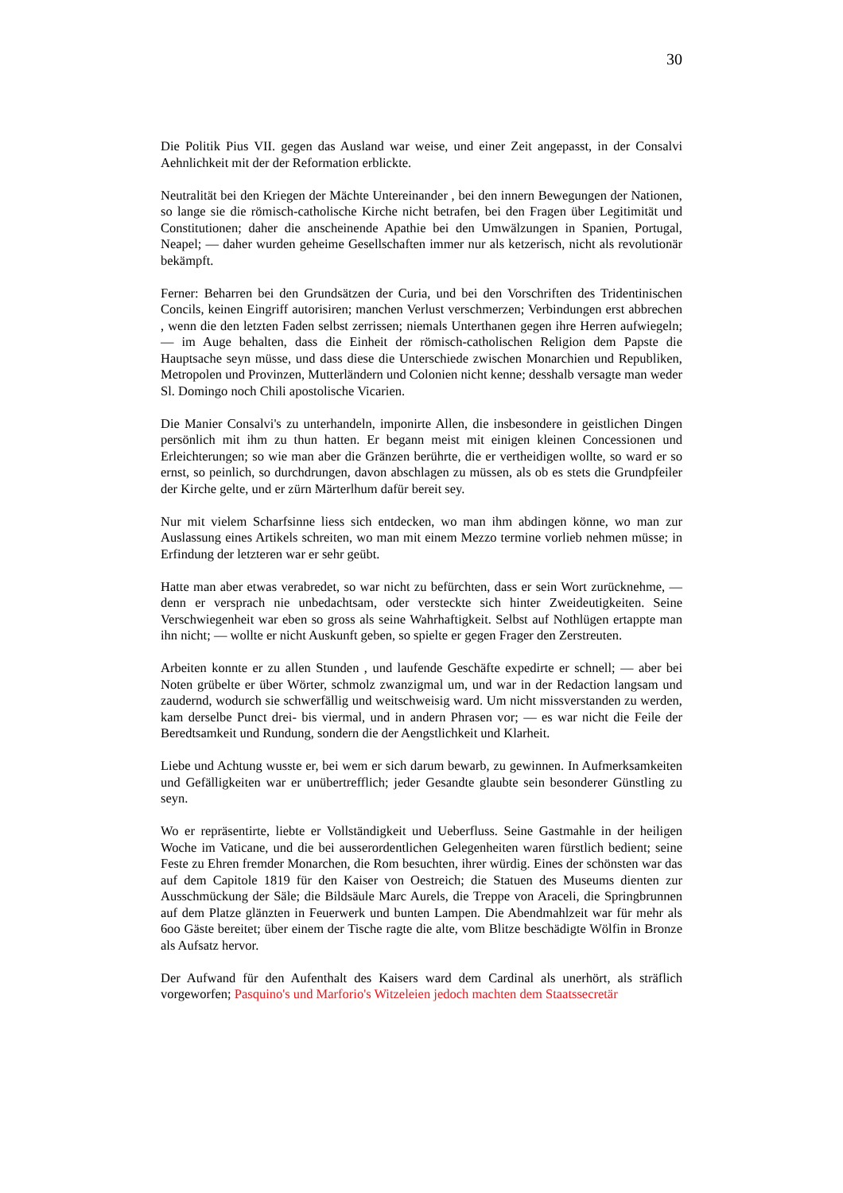30
Die Politik Pius VII. gegen das Ausland war weise, und einer Zeit angepasst, in der Consalvi Aehnlichkeit mit der der Reformation erblickte.
Neutralität bei den Kriegen der Mächte Untereinander , bei den innern Bewegungen der Nationen, so lange sie die römisch-catholische Kirche nicht betrafen, bei den Fragen über Legitimität und Constitutionen; daher die anscheinende Apathie bei den Umwälzungen in Spanien, Portugal, Neapel; — daher wurden geheime Gesellschaften immer nur als ketzerisch, nicht als revolutionär bekämpft.
Ferner: Beharren bei den Grundsätzen der Curia, und bei den Vorschriften des Tridentinischen Concils, keinen Eingriff autorisiren; manchen Verlust verschmerzen; Verbindungen erst abbrechen , wenn die den letzten Faden selbst zerrissen; niemals Unterthanen gegen ihre Herren aufwiegeln; — im Auge behalten, dass die Einheit der römisch-catholischen Religion dem Papste die Hauptsache seyn müsse, und dass diese die Unterschiede zwischen Monarchien und Republiken, Metropolen und Provinzen, Mutterländern und Colonien nicht kenne; desshalb versagte man weder Sl. Domingo noch Chili apostolische Vicarien.
Die Manier Consalvi's zu unterhandeln, imponirte Allen, die insbesondere in geistlichen Dingen persönlich mit ihm zu thun hatten. Er begann meist mit einigen kleinen Concessionen und Erleichterungen; so wie man aber die Gränzen berührte, die er vertheidigen wollte, so ward er so ernst, so peinlich, so durchdrungen, davon abschlagen zu müssen, als ob es stets die Grundpfeiler der Kirche gelte, und er zürn Märterlhum dafür bereit sey.
Nur mit vielem Scharfsinne liess sich entdecken, wo man ihm abdingen könne, wo man zur Auslassung eines Artikels schreiten, wo man mit einem Mezzo termine vorlieb nehmen müsse; in Erfindung der letzteren war er sehr geübt.
Hatte man aber etwas verabredet, so war nicht zu befürchten, dass er sein Wort zurücknehme, — denn er versprach nie unbedachtsam, oder versteckte sich hinter Zweideutigkeiten. Seine Verschwiegenheit war eben so gross als seine Wahrhaftigkeit. Selbst auf Nothlügen ertappte man ihn nicht; — wollte er nicht Auskunft geben, so spielte er gegen Frager den Zerstreuten.
Arbeiten konnte er zu allen Stunden , und laufende Geschäfte expedirte er schnell; — aber bei Noten grübelte er über Wörter, schmolz zwanzigmal um, und war in der Redaction langsam und zaudernd, wodurch sie schwerfällig und weitschweisig ward. Um nicht missverstanden zu werden, kam derselbe Punct drei- bis viermal, und in andern Phrasen vor; — es war nicht die Feile der Beredtsamkeit und Rundung, sondern die der Aengstlichkeit und Klarheit.
Liebe und Achtung wusste er, bei wem er sich darum bewarb, zu gewinnen. In Aufmerksamkeiten und Gefälligkeiten war er unübertrefflich; jeder Gesandte glaubte sein besonderer Günstling zu seyn.
Wo er repräsentirte, liebte er Vollständigkeit und Ueberfluss. Seine Gastmahle in der heiligen Woche im Vaticane, und die bei ausserordentlichen Gelegenheiten waren fürstlich bedient; seine Feste zu Ehren fremder Monarchen, die Rom besuchten, ihrer würdig. Eines der schönsten war das auf dem Capitole 1819 für den Kaiser von Oestreich; die Statuen des Museums dienten zur Ausschmückung der Säle; die Bildsäule Marc Aurels, die Treppe von Araceli, die Springbrunnen auf dem Platze glänzten in Feuerwerk und bunten Lampen. Die Abendmahlzeit war für mehr als 6oo Gäste bereitet; über einem der Tische ragte die alte, vom Blitze beschädigte Wölfin in Bronze als Aufsatz hervor.
Der Aufwand für den Aufenthalt des Kaisers ward dem Cardinal als unerhört, als sträflich vorgeworfen; Pasquino's und Marforio's Witzeleien jedoch machten dem Staatssecretär